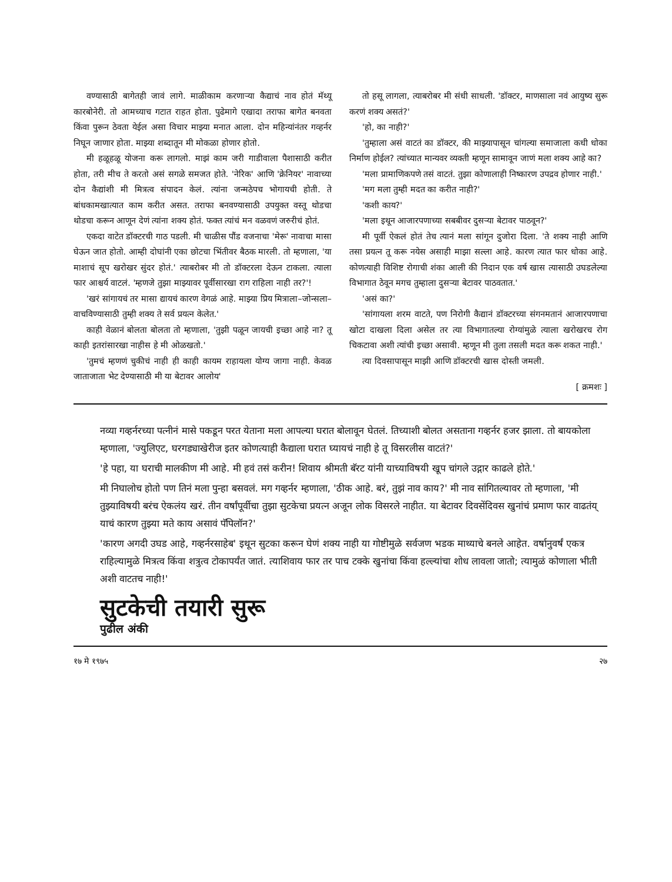वण्यासाठी बागेतही जावं लागे. माळीकाम करणाऱ्या कैद्याचं नाव होतं मॅथ्यू कारबोनेरी. तो आमच्याच गटात राहत होता. पुढेमागे एखादा तराफा बागेत बनवता किंवा पुरून ठेवता येईल असा विचार माझ्या मनात आला. दोन महिन्यांनंतर गव्हर्नर निघून जाणार होता. माझ्या शब्दातून मी मोकळा होणार होतो.
मी हळूहळू योजना करू लागलो. माझं काम जरी गाडीवाला पैशासाठी करीत होता, तरी मीच ते करतो असं सगळे समजत होते. 'नेरिक' आणि 'क्रेनियर' नावाच्या दोन कैद्यांशी मी मित्रत्व संपादन केलं. त्यांना जन्मठेपच भोगायची होती. ते बांधकामखात्यात काम करीत असत. तराफा बनवण्यासाठी उपयुक्त वस्तू थोडचा थोडचा करून आणून देणं त्यांना शक्य होतं. फक्त त्यांचं मन वळवणं जरुरीचं होतं.
एकदा वाटेत डॉक्टरची गाठ पडली. मी चाळीस पौंड वजनाचा 'मेरू' नावाचा मासा घेऊन जात होतो. आम्ही दोघांनी एका छोटचा भिंतीवर बैठक मारली. तो म्हणाला, 'या माशाचं सूप खरोखर सुंदर होतं.' त्याबरोबर मी तो डॉक्टरला देऊन टाकला. त्याला फार आश्चर्य वाटलं. 'म्हणजे तुझा माझ्यावर पूर्वीसारखा राग राहिला नाही तर?'!
'खरं सांगायचं तर मासा द्यायचं कारण वेगळं आहे. माझ्या प्रिय मित्राला–जोन्सला–वाचविण्यासाठी तुम्ही शक्य ते सर्व प्रयत्न केलेत.'
काही वेळानं बोलता बोलता तो म्हणाला, 'तुझी पळून जायची इच्छा आहे ना? तू काही इतरांसारखा नाहीस हे मी ओळखतो.'
'तुमचं म्हणणं चुकीचं नाही ही काही कायम राहायला योग्य जागा नाही. केवळ जाताजाता भेट देण्यासाठी मी या बेटावर आलोय'
तो हसू लागला, त्याबरोबर मी संधी साधली. 'डॉक्टर, माणसाला नवं आयुष्य सुरू करणं शक्य असतं?'
'हो, का नाही?'
'तुम्हाला असं वाटतं का डॉक्टर, की माझ्यापासून चांगल्या समाजाला कधी धोका निर्माण होईल? त्यांच्यात मान्यवर व्यक्ती म्हणून सामावून जाणं मला शक्य आहे का?
'मला प्रामाणिकपणे तसं वाटतं. तुझा कोणालाही निष्कारण उपद्रव होणार नाही.'
'मग मला तुम्ही मदत का करीत नाही?'
'कशी काय?'
'मला इथून आजारपणाच्या सबबीवर दुसऱ्या बेटावर पाठवून?'
मी पूर्वी ऐकलं होतं तेच त्यानं मला सांगून दुजोरा दिला. 'ते शक्य नाही आणि तसा प्रयत्न तू करू नयेस असाही माझा सल्ला आहे. कारण त्यात फार धोका आहे. कोणत्याही विशिष्ट रोगाची शंका आली की निदान एक वर्ष खास त्यासाठी उघडलेल्या विभागात ठेवून मगच तुम्हाला दुसऱ्या बेटावर पाठवतात.'
'असं का?'
'सांगायला शरम वाटते, पण निरोगी कैद्यानं डॉक्टरच्या संगनमतानं आजारपणाचा खोटा दाखला दिला असेल तर त्या विभागातल्या रोग्यांमुळे त्याला खरोखरच रोग चिकटावा अशी त्यांची इच्छा असावी. म्हणून मी तुला तसली मदत करू शकत नाही.'
त्या दिवसापासून माझी आणि डॉक्टरची खास दोस्ती जमली.
[ क्रमशः ]
नव्या गव्हर्नरच्या पत्नीनं मासे पकडून परत येताना मला आपल्या घरात बोलावून घेतलं. तिच्याशी बोलत असताना गव्हर्नर हजर झाला. तो बायकोला म्हणाला, 'ज्युलिएट, घरगड्याखेरीज इतर कोणत्याही कैद्याला घरात घ्यायचं नाही हे तू विसरलीस वाटतं?'
'हे पहा, या घराची मालकीण मी आहे. मी हवं तसं करीन! शिवाय श्रीमती बॅरट यांनी याच्याविषयी खूप चांगले उद्गार काढले होते.'
मी निघालोच होतो पण तिनं मला पुन्हा बसवलं. मग गव्हर्नर म्हणाला, 'ठीक आहे. बरं, तुझं नाव काय?' मी नाव सांगितल्यावर तो म्हणाला, 'मी तुझ्याविषयी बरंच ऐकलंय खरं. तीन वर्षांपूर्वीचा तुझा सुटकेचा प्रयत्न अजून लोक विसरले नाहीत. या बेटावर दिवसेंदिवस खुनांचं प्रमाण फार वाढतंय् याचं कारण तुझ्या मते काय असावं पॅपिलॉन?'
'कारण अगदी उघड आहे, गव्हर्नरसाहेब' इथून सुटका करून घेणं शक्य नाही या गोष्टीमुळे सर्वजण भडक माथ्याचे बनले आहेत. वर्षानुवर्षं एकत्र राहिल्यामुळे मित्रत्व किंवा शत्रुत्व टोकापर्यंत जातं. त्याशिवाय फार तर पाच टक्के खुनांचा किंवा हल्ल्यांचा शोध लावला जातो; त्यामुळं कोणाला भीती अशी वाटतच नाही!'
सुटकेची तयारी सुरू
पुढील अंकी
१७ मे १९७५ २७